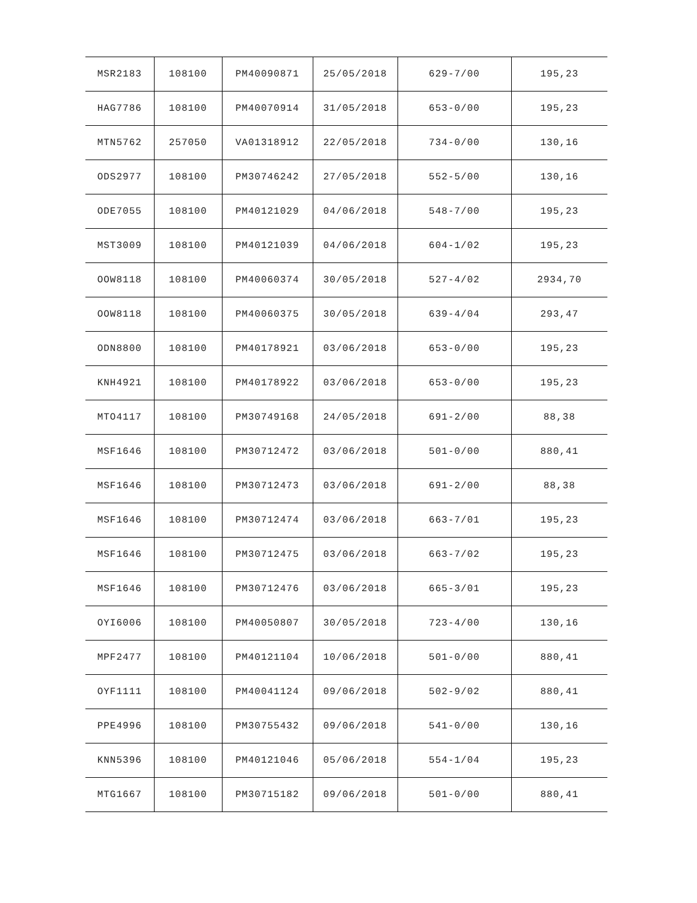| MSR2183 | 108100 | PM40090871 | 25/05/2018 | 629-7/00 | 195,23 |
| HAG7786 | 108100 | PM40070914 | 31/05/2018 | 653-0/00 | 195,23 |
| MTN5762 | 257050 | VA01318912 | 22/05/2018 | 734-0/00 | 130,16 |
| ODS2977 | 108100 | PM30746242 | 27/05/2018 | 552-5/00 | 130,16 |
| ODE7055 | 108100 | PM40121029 | 04/06/2018 | 548-7/00 | 195,23 |
| MST3009 | 108100 | PM40121039 | 04/06/2018 | 604-1/02 | 195,23 |
| OOW8118 | 108100 | PM40060374 | 30/05/2018 | 527-4/02 | 2934,70 |
| OOW8118 | 108100 | PM40060375 | 30/05/2018 | 639-4/04 | 293,47 |
| ODN8800 | 108100 | PM40178921 | 03/06/2018 | 653-0/00 | 195,23 |
| KNH4921 | 108100 | PM40178922 | 03/06/2018 | 653-0/00 | 195,23 |
| MTO4117 | 108100 | PM30749168 | 24/05/2018 | 691-2/00 | 88,38 |
| MSF1646 | 108100 | PM30712472 | 03/06/2018 | 501-0/00 | 880,41 |
| MSF1646 | 108100 | PM30712473 | 03/06/2018 | 691-2/00 | 88,38 |
| MSF1646 | 108100 | PM30712474 | 03/06/2018 | 663-7/01 | 195,23 |
| MSF1646 | 108100 | PM30712475 | 03/06/2018 | 663-7/02 | 195,23 |
| MSF1646 | 108100 | PM30712476 | 03/06/2018 | 665-3/01 | 195,23 |
| OYI6006 | 108100 | PM40050807 | 30/05/2018 | 723-4/00 | 130,16 |
| MPF2477 | 108100 | PM40121104 | 10/06/2018 | 501-0/00 | 880,41 |
| OYF1111 | 108100 | PM40041124 | 09/06/2018 | 502-9/02 | 880,41 |
| PPE4996 | 108100 | PM30755432 | 09/06/2018 | 541-0/00 | 130,16 |
| KNN5396 | 108100 | PM40121046 | 05/06/2018 | 554-1/04 | 195,23 |
| MTG1667 | 108100 | PM30715182 | 09/06/2018 | 501-0/00 | 880,41 |